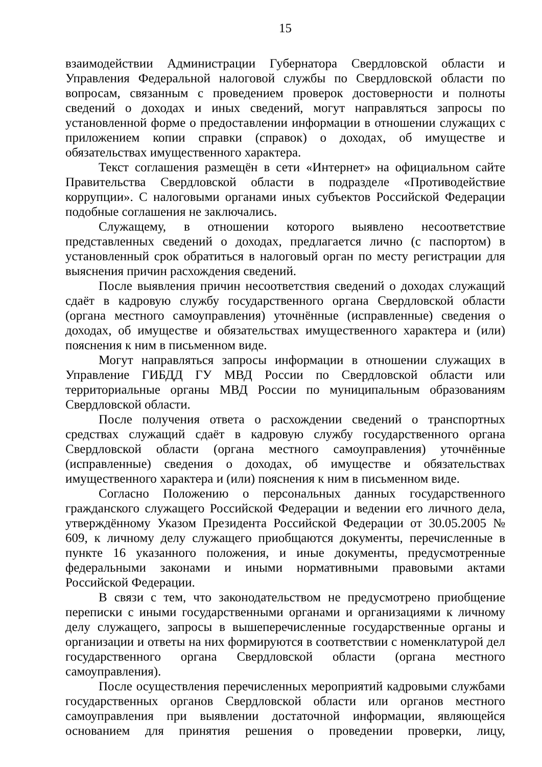15
взаимодействии Администрации Губернатора Свердловской области и Управления Федеральной налоговой службы по Свердловской области по вопросам, связанным с проведением проверок достоверности и полноты сведений о доходах и иных сведений, могут направляться запросы по установленной форме о предоставлении информации в отношении служащих с приложением копии справки (справок) о доходах, об имуществе и обязательствах имущественного характера.
Текст соглашения размещён в сети «Интернет» на официальном сайте Правительства Свердловской области в подразделе «Противодействие коррупции». С налоговыми органами иных субъектов Российской Федерации подобные соглашения не заключались.
Служащему, в отношении которого выявлено несоответствие представленных сведений о доходах, предлагается лично (с паспортом) в установленный срок обратиться в налоговый орган по месту регистрации для выяснения причин расхождения сведений.
После выявления причин несоответствия сведений о доходах служащий сдаёт в кадровую службу государственного органа Свердловской области (органа местного самоуправления) уточнённые (исправленные) сведения о доходах, об имуществе и обязательствах имущественного характера и (или) пояснения к ним в письменном виде.
Могут направляться запросы информации в отношении служащих в Управление ГИБДД ГУ МВД России по Свердловской области или территориальные органы МВД России по муниципальным образованиям Свердловской области.
После получения ответа о расхождении сведений о транспортных средствах служащий сдаёт в кадровую службу государственного органа Свердловской области (органа местного самоуправления) уточнённые (исправленные) сведения о доходах, об имуществе и обязательствах имущественного характера и (или) пояснения к ним в письменном виде.
Согласно Положению о персональных данных государственного гражданского служащего Российской Федерации и ведении его личного дела, утверждённому Указом Президента Российской Федерации от 30.05.2005 № 609, к личному делу служащего приобщаются документы, перечисленные в пункте 16 указанного положения, и иные документы, предусмотренные федеральными законами и иными нормативными правовыми актами Российской Федерации.
В связи с тем, что законодательством не предусмотрено приобщение переписки с иными государственными органами и организациями к личному делу служащего, запросы в вышеперечисленные государственные органы и организации и ответы на них формируются в соответствии с номенклатурой дел государственного органа Свердловской области (органа местного самоуправления).
После осуществления перечисленных мероприятий кадровыми службами государственных органов Свердловской области или органов местного самоуправления при выявлении достаточной информации, являющейся основанием для принятия решения о проведении проверки, лицу,